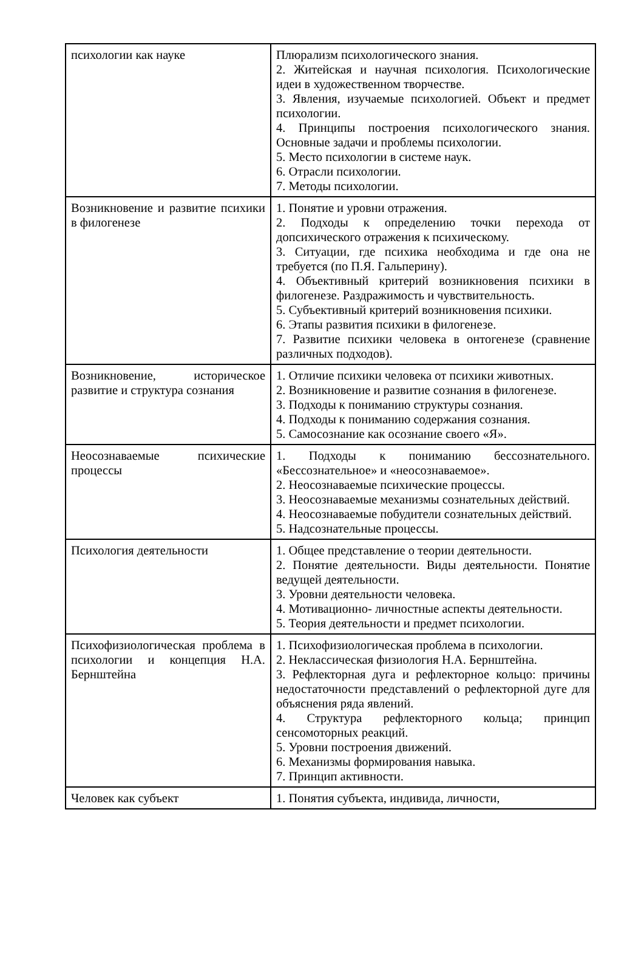| психологии как науке | Плюрализм психологического знания. 2. Житейская и научная психология. Психологические идеи в художественном творчестве. 3. Явления, изучаемые психологией. Объект и предмет психологии. 4. Принципы построения психологического знания. Основные задачи и проблемы психологии. 5. Место психологии в системе наук. 6. Отрасли психологии. 7. Методы психологии. |
| Возникновение и развитие психики в филогенезе | 1. Понятие и уровни отражения. 2. Подходы к определению точки перехода от допсихического отражения к психическому. 3. Ситуации, где психика необходима и где она не требуется (по П.Я. Гальперину). 4. Объективный критерий возникновения психики в филогенезе. Раздражимость и чувствительность. 5. Субъективный критерий возникновения психики. 6. Этапы развития психики в филогенезе. 7. Развитие психики человека в онтогенезе (сравнение различных подходов). |
| Возникновение, историческое развитие и структура сознания | 1. Отличие психики человека от психики животных. 2. Возникновение и развитие сознания в филогенезе. 3. Подходы к пониманию структуры сознания. 4. Подходы к пониманию содержания сознания. 5. Самосознание как осознание своего «Я». |
| Неосознаваемые психические процессы | 1. Подходы к пониманию бессознательного. «Бессознательное» и «неосознаваемое». 2. Неосознаваемые психические процессы. 3. Неосознаваемые механизмы сознательных действий. 4. Неосознаваемые побудители сознательных действий. 5. Надсознательные процессы. |
| Психология деятельности | 1. Общее представление о теории деятельности. 2. Понятие деятельности. Виды деятельности. Понятие ведущей деятельности. 3. Уровни деятельности человека. 4. Мотивационно- личностные аспекты деятельности. 5. Теория деятельности и предмет психологии. |
| Психофизиологическая проблема в психологии и концепция Н.А. Бернштейна | 1. Психофизиологическая проблема в психологии. 2. Неклассическая физиология Н.А. Бернштейна. 3. Рефлекторная дуга и рефлекторное кольцо: причины недостаточности представлений о рефлекторной дуге для объяснения ряда явлений. 4. Структура рефлекторного кольца; принцип сенсомоторных реакций. 5. Уровни построения движений. 6. Механизмы формирования навыка. 7. Принцип активности. |
| Человек как субъект | 1. Понятия субъекта, индивида, личности, |